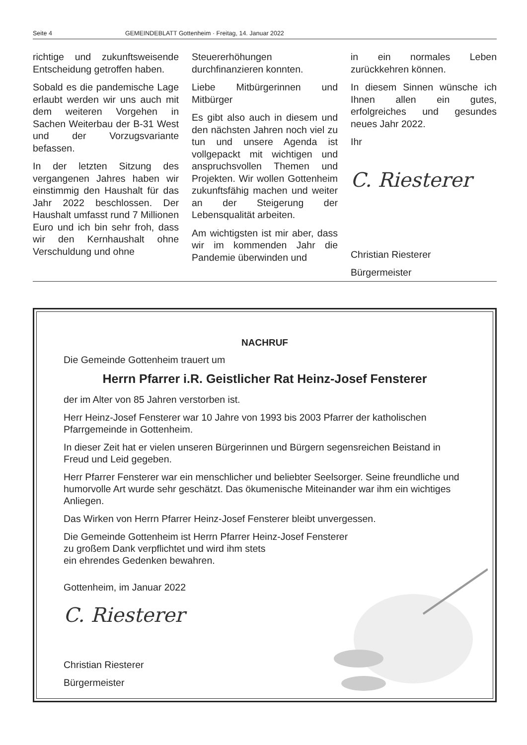Seite 4 GEMEINDEBLATT Gottenheim · Freitag, 14. Januar 2022
richtige und zukunftsweisende Entscheidung getroffen haben.
Sobald es die pandemische Lage erlaubt werden wir uns auch mit dem weiteren Vorgehen in Sachen Weiterbau der B-31 West und der Vorzugsvariante befassen.
In der letzten Sitzung des vergangenen Jahres haben wir einstimmig den Haushalt für das Jahr 2022 beschlossen. Der Haushalt umfasst rund 7 Millionen Euro und ich bin sehr froh, dass wir den Kernhaushalt ohne Verschuldung und ohne
Steuererhöhungen durchfinanzieren konnten.
Liebe Mitbürgerinnen und Mitbürger
Es gibt also auch in diesem und den nächsten Jahren noch viel zu tun und unsere Agenda ist vollgepackt mit wichtigen und anspruchsvollen Themen und Projekten. Wir wollen Gottenheim zukunftsfähig machen und weiter an der Steigerung der Lebensqualität arbeiten.
Am wichtigsten ist mir aber, dass wir im kommenden Jahr die Pandemie überwinden und
in ein normales Leben zurückkehren können.
In diesem Sinnen wünsche ich Ihnen allen ein gutes, erfolgreiches und gesundes neues Jahr 2022.
Ihr
C. Riesterer
Christian Riesterer
Bürgermeister
NACHRUF
Die Gemeinde Gottenheim trauert um
Herrn Pfarrer i.R. Geistlicher Rat Heinz-Josef Fensterer
der im Alter von 85 Jahren verstorben ist.
Herr Heinz-Josef Fensterer war 10 Jahre von 1993 bis 2003 Pfarrer der katholischen Pfarrgemeinde in Gottenheim.
In dieser Zeit hat er vielen unseren Bürgerinnen und Bürgern segensreichen Beistand in Freud und Leid gegeben.
Herr Pfarrer Fensterer war ein menschlicher und beliebter Seelsorger. Seine freundliche und humorvolle Art wurde sehr geschätzt. Das ökumenische Miteinander war ihm ein wichtiges Anliegen.
Das Wirken von Herrn Pfarrer Heinz-Josef Fensterer bleibt unvergessen.
Die Gemeinde Gottenheim ist Herrn Pfarrer Heinz-Josef Fensterer
zu großem Dank verpflichtet und wird ihm stets
ein ehrendes Gedenken bewahren.
Gottenheim, im Januar 2022
C. Riesterer
Christian Riesterer
Bürgermeister